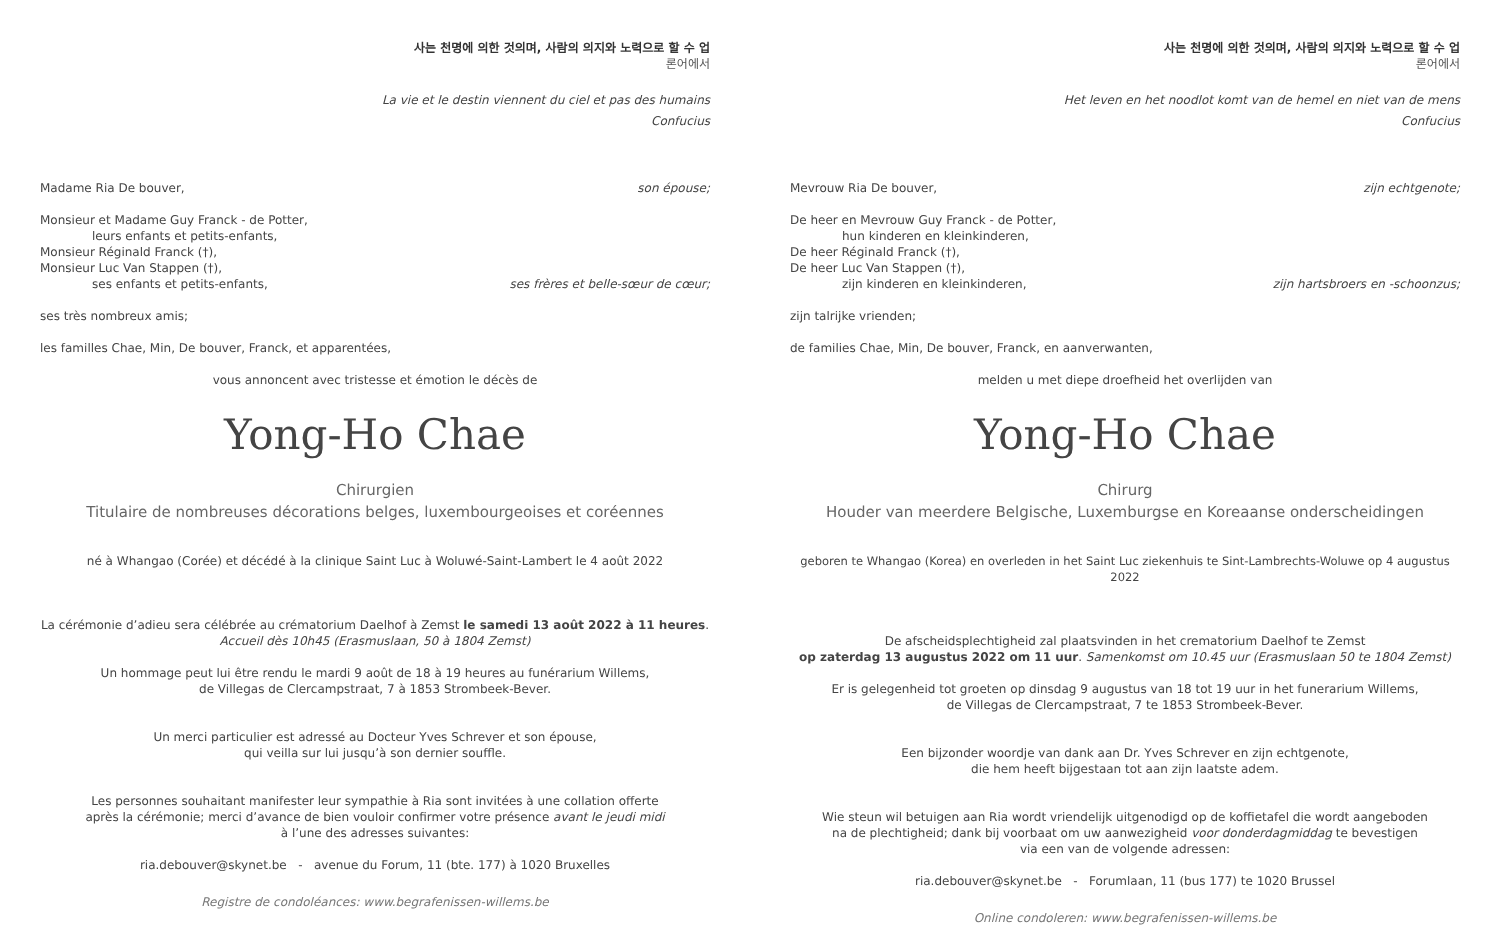사는 천명에 의한 것의며, 사람의 의지와 노력으로 할 수 업
론어에서
La vie et le destin viennent du ciel et pas des humains
Confucius
Madame Ria De bouver, son épouse;
Monsieur et Madame Guy Franck - de Potter,
leurs enfants et petits-enfants,
Monsieur Réginald Franck (†),
Monsieur Luc Van Stappen (†),
ses enfants et petits-enfants, ses frères et belle-sœur de cœur;
ses très nombreux amis;
les familles Chae, Min, De bouver, Franck, et apparentées,
vous annoncent avec tristesse et émotion le décès de
Yong-Ho Chae
Chirurgien
Titulaire de nombreuses décorations belges, luxembourgeoises et coréennes
né à Whangao (Corée) et décédé à la clinique Saint Luc à Woluwé-Saint-Lambert le 4 août 2022
La cérémonie d’adieu sera célébrée au crématorium Daelhof à Zemst le samedi 13 août 2022 à 11 heures.
Accueil dès 10h45 (Erasmuslaan, 50 à 1804 Zemst)
Un hommage peut lui être rendu le mardi 9 août de 18 à 19 heures au funérarium Willems,
de Villegas de Clercampstraat, 7 à 1853 Strombeek-Bever.
Un merci particulier est adressé au Docteur Yves Schrever et son épouse,
qui veilla sur lui jusqu’à son dernier souffle.
Les personnes souhaitant manifester leur sympathie à Ria sont invitées à une collation offerte
après la cérémonie; merci d’avance de bien vouloir confirmer votre présence avant le jeudi midi
à l’une des adresses suivantes:
ria.debouver@skynet.be - avenue du Forum, 11 (bte. 177) à 1020 Bruxelles
Registre de condoléances: www.begrafenissen-willems.be
사는 천명에 의한 것의며, 사람의 의지와 노력으로 할 수 업
론어에서
Het leven en het noodlot komt van de hemel en niet van de mens
Confucius
Mevrouw Ria De bouver, zijn echtgenote;
De heer en Mevrouw Guy Franck - de Potter,
hun kinderen en kleinkinderen,
De heer Réginald Franck (†),
De heer Luc Van Stappen (†),
zijn kinderen en kleinkinderen, zijn hartsbroers en -schoonzus;
zijn talrijke vrienden;
de families Chae, Min, De bouver, Franck, en aanverwanten,
melden u met diepe droefheid het overlijden van
Yong-Ho Chae
Chirurg
Houder van meerdere Belgische, Luxemburgse en Koreaanse onderscheidingen
geboren te Whangao (Korea) en overleden in het Saint Luc ziekenhuis te Sint-Lambrechts-Woluwe op 4 augustus 2022
De afscheidsplechtigheid zal plaatsvinden in het crematorium Daelhof te Zemst
op zaterdag 13 augustus 2022 om 11 uur. Samenkomst om 10.45 uur (Erasmuslaan 50 te 1804 Zemst)
Er is gelegenheid tot groeten op dinsdag 9 augustus van 18 tot 19 uur in het funerarium Willems,
de Villegas de Clercampstraat, 7 te 1853 Strombeek-Bever.
Een bijzonder woordje van dank aan Dr. Yves Schrever en zijn echtgenote,
die hem heeft bijgestaan tot aan zijn laatste adem.
Wie steun wil betuigen aan Ria wordt vriendelijk uitgenodigd op de koffietafel die wordt aangeboden
na de plechtigheid; dank bij voorbaat om uw aanwezigheid voor donderdagmiddag te bevestigen
via een van de volgende adressen:
ria.debouver@skynet.be - Forumlaan, 11 (bus 177) te 1020 Brussel
Online condoleren: www.begrafenissen-willems.be